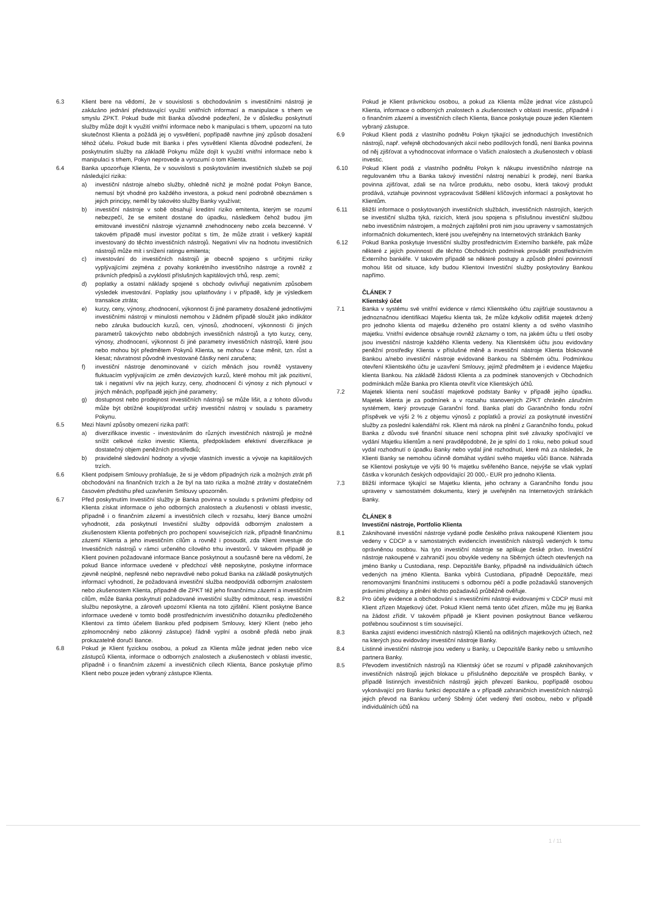6.3 Klient bere na vědomí, že v souvislosti s obchodováním s investičními nástroji je zakázáno jednání představující využití vnitřních informací a manipulace s trhem ve smyslu ZPKT. Pokud bude mít Banka důvodné podezření, že v důsledku poskytnutí služby může dojít k využití vnitřní informace nebo k manipulaci s trhem, upozorní na tuto skutečnost Klienta a požádá jej o vysvětlení, popřípadě navrhne jiný způsob dosažení téhož účelu. Pokud bude mít Banka i přes vysvětlení Klienta důvodné podezření, že poskytnutím služby na základě Pokynu může dojít k využití vnitřní informace nebo k manipulaci s trhem, Pokyn neprovede a vyrozumí o tom Klienta.
6.4 Banka upozorňuje Klienta, že v souvislosti s poskytováním investičních služeb se pojí následující rizika:
a) investiční nástroje a/nebo služby, ohledně nichž je možné podat Pokyn Bance, nemusí být vhodné pro každého investora, a pokud není podrobně obeznámen s jejich principy, neměl by takovéto služby Banky využívat;
b) investiční nástroje v sobě obsahují kreditní riziko emitenta, kterým se rozumí nebezpečí, že se emitent dostane do úpadku, následkem čehož budou jím emitované investiční nástroje významně znehodnoceny nebo zcela bezcenné. V takovém případě musí investor počítat s tím, že může ztratit i veškerý kapitál investovaný do těchto investičních nástrojů. Negativní vliv na hodnotu investičních nástrojů může mít i snížení ratingu emitenta;
c) investování do investičních nástrojů je obecně spojeno s určitými riziky vyplývajícími zejména z povahy konkrétního investičního nástroje a rovněž z právních předpisů a zvyklostí příslušných kapitálových trhů, resp. zemí;
d) poplatky a ostatní náklady spojené s obchody ovlivňují negativním způsobem výsledek investování. Poplatky jsou uplatňovány i v případě, kdy je výsledkem transakce ztráta;
e) kurzy, ceny, výnosy, zhodnocení, výkonnost či jiné parametry dosažené jednotlivými investičními nástroji v minulosti nemohou v žádném případě sloužit jako indikátor nebo záruka budoucích kurzů, cen, výnosů, zhodnocení, výkonnosti či jiných parametrů takovýchto nebo obdobných investičních nástrojů a tyto kurzy, ceny, výnosy, zhodnocení, výkonnost či jiné parametry investičních nástrojů, které jsou nebo mohou být předmětem Pokynů Klienta, se mohou v čase měnit, tzn. růst a klesat; návratnost původně investované částky není zaručena;
f) investiční nástroje denominované v cizích měnách jsou rovněž vystaveny fluktuacím vyplývajícím ze změn devizových kurzů, které mohou mít jak pozitivní, tak i negativní vliv na jejich kurzy, ceny, zhodnocení či výnosy z nich plynoucí v jiných měnách, popřípadě jejich jiné parametry;
g) dostupnost nebo prodejnost investičních nástrojů se může lišit, a z tohoto důvodu může být obtížné koupit/prodat určitý investiční nástroj v souladu s parametry Pokynu.
6.5 Mezi hlavní způsoby omezení rizika patří:
a) diverzifikace investic - investováním do různých investičních nástrojů je možné snížit celkové riziko investic Klienta, předpokladem efektivní diverzifikace je dostatečný objem peněžních prostředků;
b) pravidelné sledování hodnoty a vývoje vlastních investic a vývoje na kapitálových trzích.
6.6 Klient podpisem Smlouvy prohlašuje, že si je vědom případných rizik a možných ztrát při obchodování na finančních trzích a že byl na tato rizika a možné ztráty v dostatečném časovém předstihu před uzavřením Smlouvy upozorněn.
6.7 Před poskytnutím Investiční služby je Banka povinna v souladu s právními předpisy od Klienta získat informace o jeho odborných znalostech a zkušenosti v oblasti investic, případně i o finančním zázemí a investičních cílech v rozsahu, který Bance umožní vyhodnotit, zda poskytnutí Investiční služby odpovídá odborným znalostem a zkušenostem Klienta potřebných pro pochopení souvisejících rizik, případně finančnímu zázemí Klienta a jeho investičním cílům a rovněž i posoudit, zda Klient investuje do Investičních nástrojů v rámci určeného cílového trhu investorů. V takovém případě je Klient povinen požadované informace Bance poskytnout a současně bere na vědomí, že pokud Bance informace uvedené v předchozí větě neposkytne, poskytne informace zjevně neúplné, nepřesné nebo nepravdivé nebo pokud Banka na základě poskytnutých informací vyhodnotí, že požadovaná investiční služba neodpovídá odborným znalostem nebo zkušenostem Klienta, případně dle ZPKT též jeho finančnímu zázemí a investičním cílům, může Banka poskytnutí požadované investiční služby odmítnout, resp. investiční službu neposkytne, a zároveň upozorní Klienta na toto zjištění. Klient poskytne Bance informace uvedené v tomto bodě prostřednictvím investičního dotazníku předloženého Klientovi za tímto účelem Bankou před podpisem Smlouvy, který Klient (nebo jeho zplnomocněný nebo zákonný zástupce) řádně vyplní a osobně předá nebo jinak prokazatelně doručí Bance.
6.8 Pokud je Klient fyzickou osobou, a pokud za Klienta může jednat jeden nebo více zástupců Klienta, informace o odborných znalostech a zkušenostech v oblasti investic, případně i o finančním zázemí a investičních cílech Klienta, Bance poskytuje přímo Klient nebo pouze jeden vybraný zástupce Klienta.
Pokud je Klient právnickou osobou, a pokud za Klienta může jednat více zástupců Klienta, informace o odborných znalostech a zkušenostech v oblasti investic, případně i o finančním zázemí a investičních cílech Klienta, Bance poskytuje pouze jeden Klientem vybraný zástupce.
6.9 Pokud Klient podá z vlastního podnětu Pokyn týkající se jednoduchých Investičních nástrojů, např. veřejně obchodovaných akcií nebo podílových fondů, není Banka povinna od něj zjišťovat a vyhodnocovat informace o Vašich znalostech a zkušenostech v oblasti investic.
6.10 Pokud Klient podá z vlastního podnětu Pokyn k nákupu investičního nástroje na regulovaném trhu a Banka takový investiční nástroj nenabízí k prodeji, není Banka povinna zjišťovat, zdali se na tvůrce produktu, nebo osobu, která takový produkt prodává, vztahuje povinnost vypracovávat Sdělení klíčových informací a poskytovat ho Klientům.
6.11 Bližší informace o poskytovaných investičních službách, investičních nástrojích, kterých se investiční služba týká, rizicích, která jsou spojena s příslušnou investiční službou nebo investičním nástrojem, a možných zajištění proti nim jsou upraveny v samostatných informačních dokumentech, které jsou uveřejněny na Internetových stránkách Banky
6.12 Pokud Banka poskytuje Investiční služby prostřednictvím Externího bankéře, pak může některé z jejích povinností dle těchto Obchodních podmínek provádět prostřednictvím Externího bankéře. V takovém případě se některé postupy a způsob plnění povinností mohou lišit od situace, kdy budou Klientovi Investiční služby poskytovány Bankou napřímo.
ČLÁNEK 7
Klientský účet
7.1 Banka v systému své vnitřní evidence v rámci Klientského účtu zajišťuje soustavnou a jednoznačnou identifikaci Majetku klienta tak, že může kdykoliv odlišit majetek držený pro jednoho klienta od majetku drženého pro ostatní klienty a od svého vlastního majetku. Vnitřní evidence obsahuje rovněž záznamy o tom, na jakém účtu u třetí osoby jsou investiční nástroje každého Klienta vedeny. Na Klientském účtu jsou evidovány peněžní prostředky Klienta v příslušné měně a investiční nástroje Klienta blokované Bankou a/nebo investiční nástroje evidované Bankou na Sběrném účtu. Podmínkou otevření Klientského účtu je uzavření Smlouvy, jejímž předmětem je i evidence Majetku klienta Bankou. Na základě žádosti Klienta a za podmínek stanovených v Obchodních podmínkách může Banka pro Klienta otevřít více Klientských účtů.
7.2 Majetek klienta není součástí majetkové podstaty Banky v případě jejího úpadku. Majetek klienta je za podmínek a v rozsahu stanovených ZPKT chráněn záručním systémem, který provozuje Garanční fond. Banka platí do Garančního fondu roční příspěvek ve výši 2 % z objemu výnosů z poplatků a provizí za poskytnuté investiční služby za poslední kalendářní rok. Klient má nárok na plnění z Garančního fondu, pokud Banka z důvodu své finanční situace není schopna plnit své závazky spočívající ve vydání Majetku klientům a není pravděpodobné, že je splní do 1 roku, nebo pokud soud vydal rozhodnutí o úpadku Banky nebo vydal jiné rozhodnutí, které má za následek, že Klienti Banky se nemohou účinně domáhat vydání svého majetku vůči Bance. Náhrada se Klientovi poskytuje ve výši 90 % majetku svěřeného Bance, nejvýše se však vyplatí částka v korunách českých odpovídající 20 000,- EUR pro jednoho Klienta.
7.3 Bližší informace týkající se Majetku klienta, jeho ochrany a Garančního fondu jsou upraveny v samostatném dokumentu, který je uveřejněn na Internetových stránkách Banky.
ČLÁNEK 8
Investiční nástroje, Portfolio Klienta
8.1 Zaknihované investiční nástroje vydané podle českého práva nakoupené Klientem jsou vedeny v CDCP a v samostatných evidencích investičních nástrojů vedených k tomu oprávněnou osobou. Na tyto investiční nástroje se aplikuje české právo. Investiční nástroje nakoupené v zahraničí jsou obvykle vedeny na Sběrných účtech otevřených na jméno Banky u Custodiana, resp. Depozitáře Banky, případně na individuálních účtech vedených na jméno Klienta. Banka vybírá Custodiana, případně Depozitáře, mezi renomovanými finančními institucemi s odbornou péčí a podle požadavků stanovených právními předpisy a plnění těchto požadavků průběžně ověřuje.
8.2 Pro účely evidence a obchodování s investičními nástroji evidovanými v CDCP musí mít Klient zřízen Majetkový účet. Pokud Klient nemá tento účet zřízen, může mu jej Banka na žádost zřídit. V takovém případě je Klient povinen poskytnout Bance veškerou potřebnou součinnost s tím související.
8.3 Banka zajistí evidenci investičních nástrojů Klientů na odlišných majetkových účtech, než na kterých jsou evidovány investiční nástroje Banky.
8.4 Listinné investiční nástroje jsou vedeny u Banky, u Depozitáře Banky nebo u smluvního partnera Banky.
8.5 Převodem investičních nástrojů na Klientský účet se rozumí v případě zaknihovaných investičních nástrojů jejich blokace u příslušného depozitáře ve prospěch Banky, v případě listinných investičních nástrojů jejich převzetí Bankou, popřípadě osobou vykonávající pro Banku funkci depozitáře a v případě zahraničních investičních nástrojů jejich převod na Bankou určený Sběrný účet vedený třetí osobou, nebo v případě individuálních účtů na
1 / 11